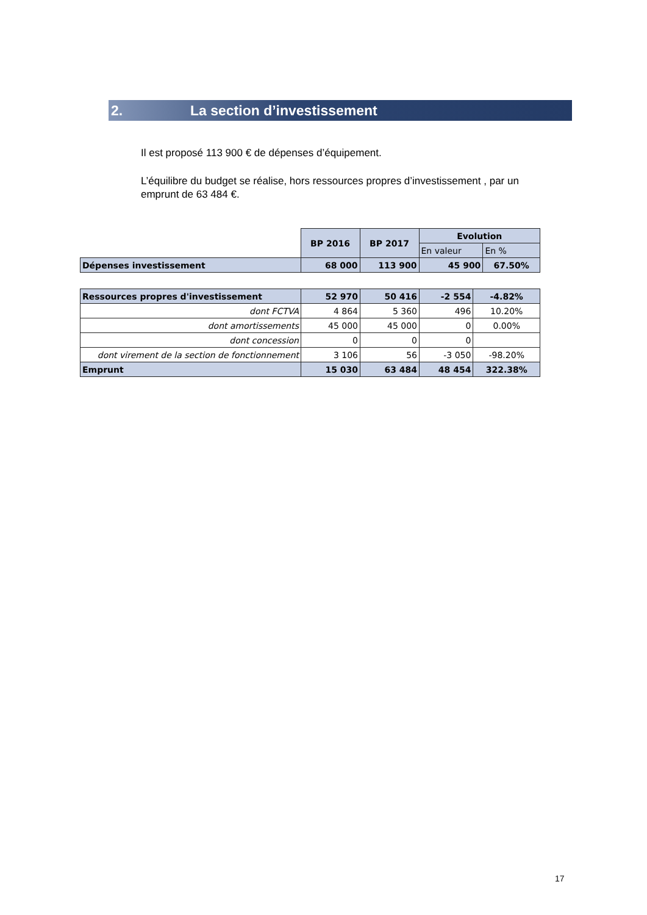2. La section d’investissement
Il est proposé 113 900 € de dépenses d’équipement.
L’équilibre du budget se réalise, hors ressources propres d’investissement , par un emprunt de 63 484 €.
| | BP 2016 | BP 2017 | Evolution | |
| | | | En valeur | En % |
| Dépenses investissement | 68 000 | 113 900 | 45 900 | 67.50% |
| Ressources propres d'investissement | 52 970 | 50 416 | -2 554 | -4.82% |
| dont FCTVA | 4 864 | 5 360 | 496 | 10.20% |
| dont amortissements | 45 000 | 45 000 | 0 | 0.00% |
| dont concession | 0 | 0 | 0 | |
| dont virement de la section de fonctionnement | 3 106 | 56 | -3 050 | -98.20% |
| Emprunt | 15 030 | 63 484 | 48 454 | 322.38% |
17